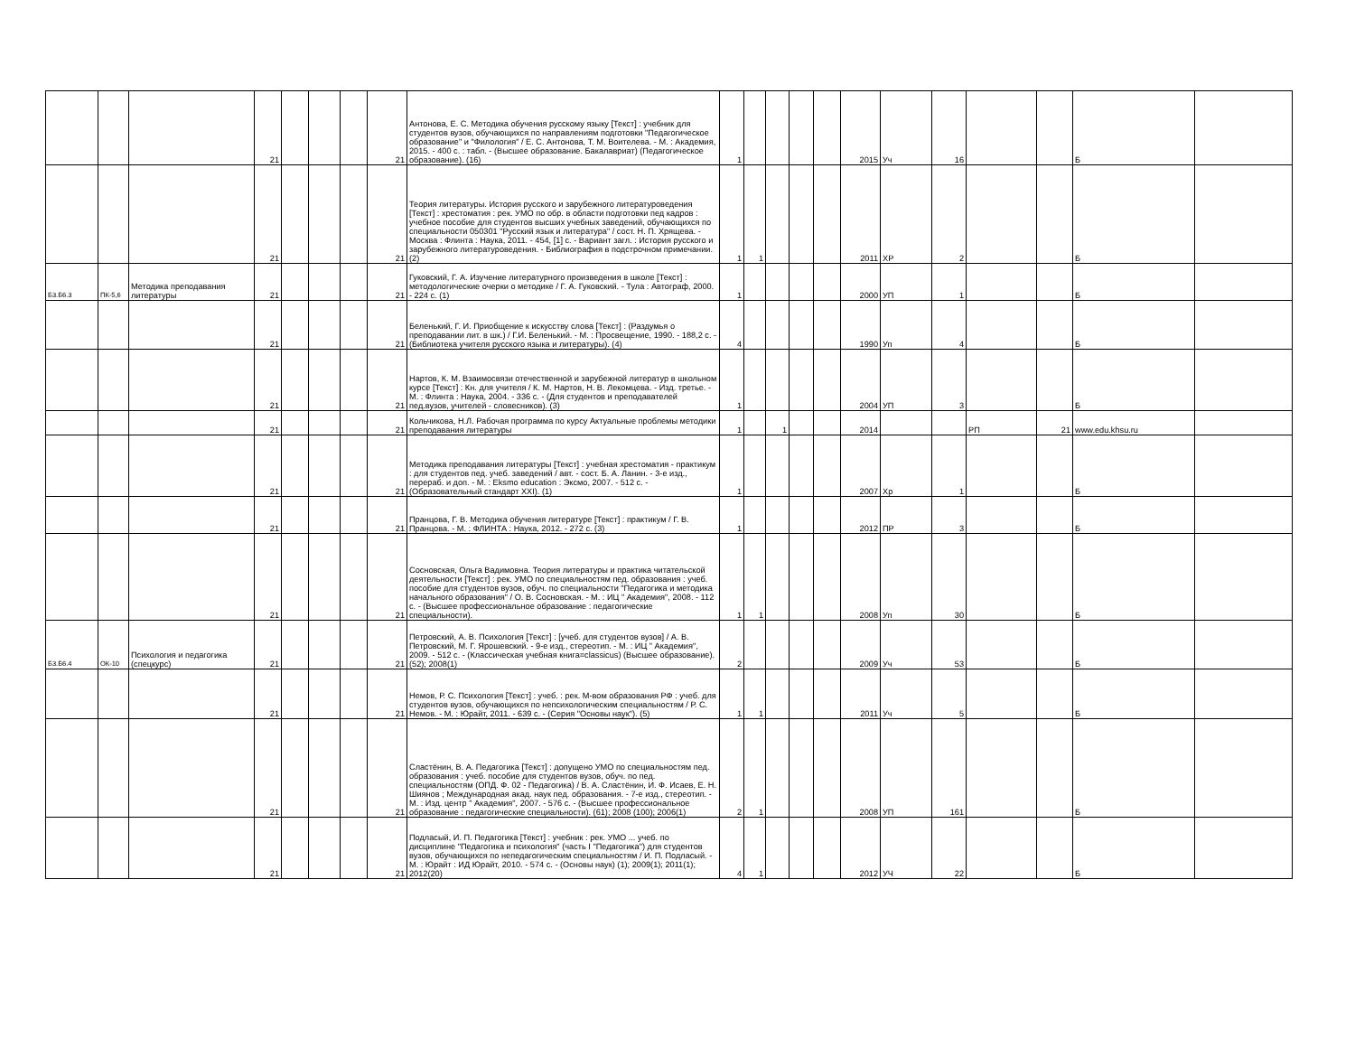| | | | 21 | | | | 21 | Антонова, Е. С. Методика обучения русскому языку [Текст] : учебник для студентов вузов, обучающихся по направлениям подготовки "Педагогическое образование" и "Филология" / Е. С. Антонова, Т. М. Воителева. - М. : Академия, 2015. - 400 с. : табл. - (Высшее образование. Бакалавриат) (Педагогическое образование). (16) | 1 | | | | | 2015 | Уч | 16 | | | Б | |
| | | | 21 | | | | 21 | Теория литературы. История русского и зарубежного литературоведения [Текст] : хрестоматия : рек. УМО по обр. в области подготовки пед кадров : учебное пособие для студентов высших учебных заведений, обучающихся по специальности 050301 "Русский язык и литература" / сост. Н. П. Хрящева. - Москва : Флинта : Наука, 2011. - 454, [1] с. - Вариант загл. : История русского и зарубежного литературоведения. - Библиография в подстрочном примечании. (2) | 1 | 1 | | | | 2011 | ХР | 2 | | | Б | |
| Б3.Б6.3 | ПК-5,6 | Методика преподавания литературы | 21 | | | | 21 | Гуковский, Г. А. Изучение литературного произведения в школе [Текст] : методологические очерки о методике / Г. А. Гуковский. - Тула : Автограф, 2000. - 224 с. (1) | 1 | | | | | 2000 | УП | 1 | | | Б | |
| | | | 21 | | | | 21 | Беленький, Г. И. Приобщение к искусству слова [Текст] : (Раздумья о преподавании лит. в шк.) / Г.И. Беленький. - М. : Просвещение, 1990. - 188,2 с. - (Библиотека учителя русского языка и литературы). (4) | 4 | | | | | 1990 | Уп | 4 | | | Б | |
| | | | 21 | | | | 21 | Нартов, К. М. Взаимосвязи отечественной и зарубежной литератур в школьном курсе [Текст] : Кн. для учителя / К. М. Нартов, Н. В. Лекомцева. - Изд. третье. - М. : Флинта : Наука, 2004. - 336 с. - (Для студентов и преподавателей пед.вузов, учителей - словесников). (3) | 1 | | | | | 2004 | УП | 3 | | | Б | |
| | | | 21 | | | | 21 | Кольчикова, Н.Л. Рабочая программа по курсу Актуальные проблемы методики преподавания литературы | 1 | | 1 | | | 2014 | | | РП | 21 | www.edu.khsu.ru | |
| | | | 21 | | | | 21 | Методика преподавания литературы [Текст] : учебная хрестоматия - практикум : для студентов пед. учеб. заведений / авт. - сост. Б. А. Ланин. - 3-е изд., перераб. и доп. - М. : Eksmo education : Эксмо, 2007. - 512 с. - (Образовательный стандарт XXI). (1) | 1 | | | | | 2007 | Хр | 1 | | | Б | |
| | | | 21 | | | | 21 | Пранцова, Г. В. Методика обучения литературе [Текст] : практикум / Г. В. Пранцова. - М. : ФЛИНТА : Наука, 2012. - 272 с. (3) | 1 | | | | | 2012 | ПР | 3 | | | Б | |
| | | | 21 | | | | 21 | Сосновская, Ольга Вадимовна. Теория литературы и практика читательской деятельности [Текст] : рек. УМО по специальностям пед. образования : учеб. пособие для студентов вузов, обуч. по специальности "Педагогика и методика начального образования" / О. В. Сосновская. - М. : ИЦ " Академия", 2008. - 112 с. - (Высшее профессиональное образование : педагогические специальности). | 1 | 1 | | | | 2008 | Уп | 30 | | | Б | |
| Б3.Б6.4 | ОК-10 | Психология и педагогика (спецкурс) | 21 | | | | 21 | Петровский, А. В. Психология [Текст] : [учеб. для студентов вузов] / А. В. Петровский, М. Г. Ярошевский. - 9-е изд., стереотип. - М. : ИЦ " Академия", 2009. - 512 с. - (Классическая учебная книга=classicus) (Высшее образование). (52); 2008(1) | 2 | | | | | 2009 | Уч | 53 | | | Б | |
| | | | 21 | | | | 21 | Немов, Р. С. Психология [Текст] : учеб. : рек. М-вом образования РФ : учеб. для студентов вузов, обучающихся по непсихологическим специальностям / Р. С. Немов. - М. : Юрайт, 2011. - 639 с. - (Серия "Основы наук"). (5) | 1 | 1 | | | | 2011 | Уч | 5 | | | Б | |
| | | | 21 | | | | 21 | Сластёнин, В. А. Педагогика [Текст] : допущено УМО по специальностям пед. образования : учеб. пособие для студентов вузов, обуч. по пед. специальностям (ОПД. Ф. 02 - Педагогика) / В. А. Сластёнин, И. Ф. Исаев, Е. Н. Шиянов ; Международная акад. наук пед. образования. - 7-е изд., стереотип. - М. : Изд. центр " Академия", 2007. - 576 с. - (Высшее профессиональное образование : педагогические специальности). (61); 2008 (100); 2006(1) | 2 | 1 | | | | 2008 | УП | 161 | | | Б | |
| | | | 21 | | | | 21 | Подласый, И. П. Педагогика [Текст] : учебник : рек. УМО ... учеб. по дисциплине "Педагогика и психология" (часть I "Педагогика") для студентов вузов, обучающихся по непедагогическим специальностям / И. П. Подласый. - М. : Юрайт : ИД Юрайт, 2010. - 574 с. - (Основы наук) (1); 2009(1); 2011(1); 2012(20) | 4 | 1 | | | | 2012 | УЧ | 22 | | | Б | |